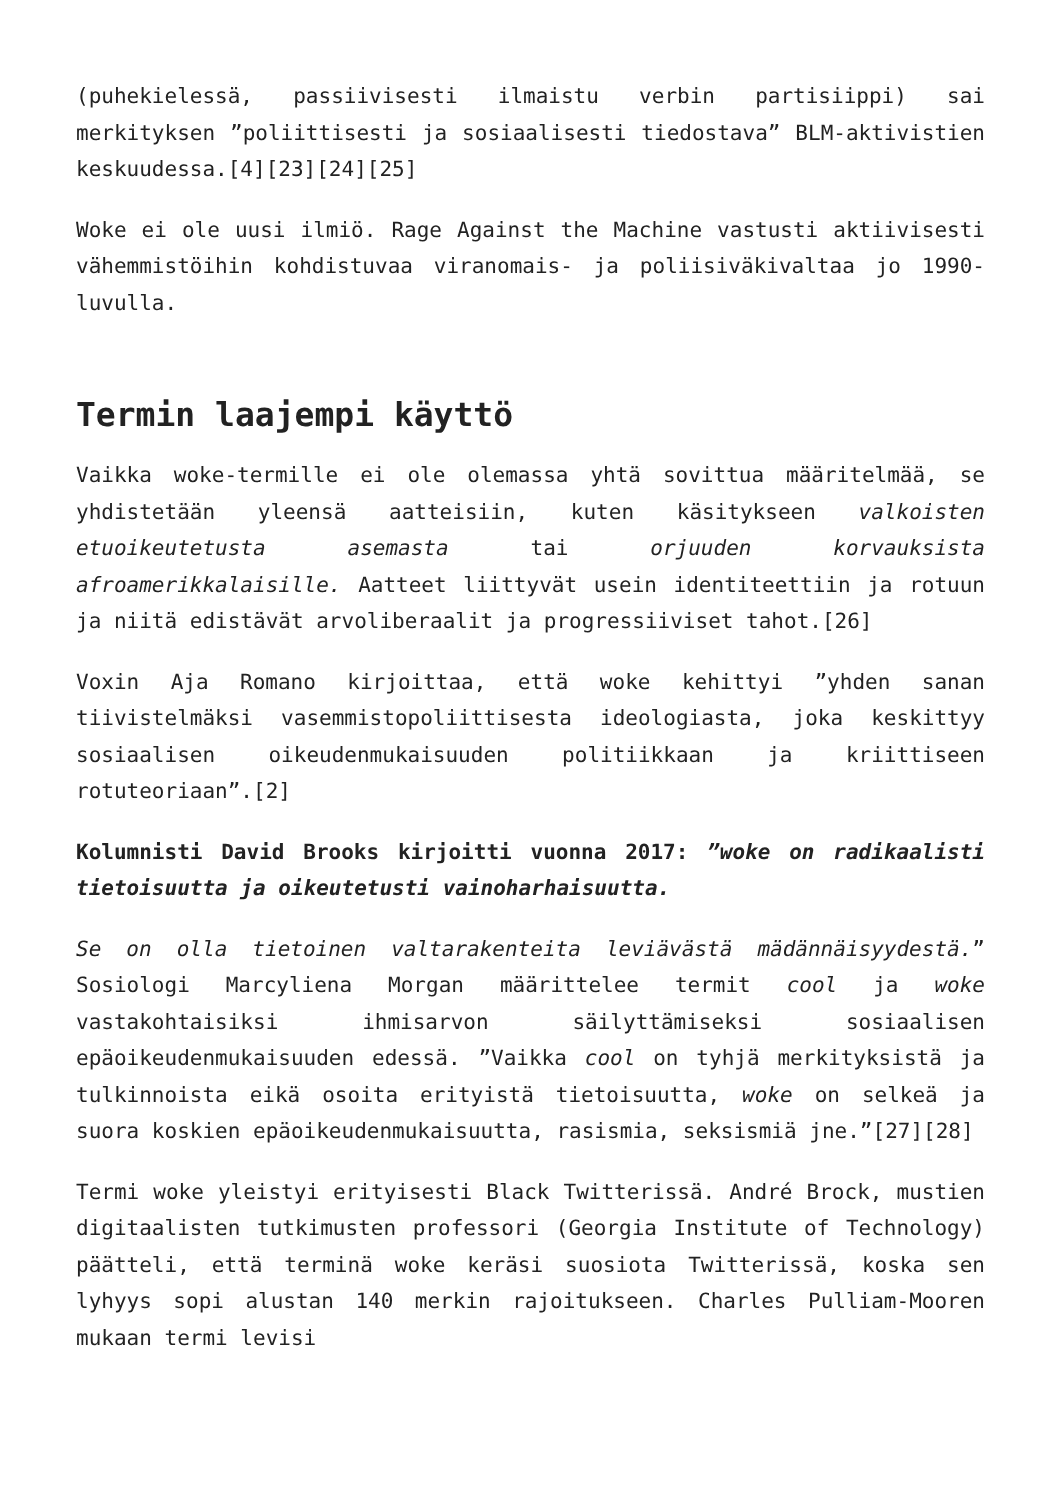(puhekielessä, passiivisesti ilmaistu verbin partisiippi) sai merkityksen ”poliittisesti ja sosiaalisesti tiedostava” BLM-aktivistien keskuudessa.[4][23][24][25]
Woke ei ole uusi ilmiö. Rage Against the Machine vastusti aktiivisesti vähemmistöihin kohdistuvaa viranomais- ja poliisiväkivaltaa jo 1990-luvulla.
Termin laajempi käyttö
Vaikka woke-termille ei ole olemassa yhtä sovittua määritelmää, se yhdistetään yleensä aatteisiin, kuten käsitykseen valkoisten etuoikeutetusta asemasta tai orjuuden korvauksista afroamerikkalaisille. Aatteet liittyvät usein identiteettiin ja rotuun ja niitä edistävät arvoliberaalit ja progressiiviset tahot.[26]
Voxin Aja Romano kirjoittaa, että woke kehittyi ”yhden sanan tiivistelmäksi vasemmistopoliittisesta ideologiasta, joka keskittyy sosiaalisen oikeudenmukaisuuden politiikkaan ja kriittiseen rotuteoriaan”.[2]
Kolumnisti David Brooks kirjoitti vuonna 2017: ”woke on radikaalisti tietoisuutta ja oikeutetusti vainoharhaisuutta.
Se on olla tietoinen valtarakenteita leviävästä mädännäisyydestä.” Sosiologi Marcyliena Morgan määrittelee termit cool ja woke vastakohtaisiksi ihmisarvon säilyttämiseksi sosiaalisen epäoikeudenmukaisuuden edessä. ”Vaikka cool on tyhjä merkityksistä ja tulkinnoista eikä osoita erityistä tietoisuutta, woke on selkeä ja suora koskien epäoikeudenmukaisuutta, rasismia, seksismiä jne.”[27][28]
Termi woke yleistyi erityisesti Black Twitterissä. André Brock, mustien digitaalisten tutkimusten professori (Georgia Institute of Technology) päätteli, että terminä woke keräsi suosiota Twitterissä, koska sen lyhyys sopi alustan 140 merkin rajoitukseen. Charles Pulliam-Mooren mukaan termi levisi